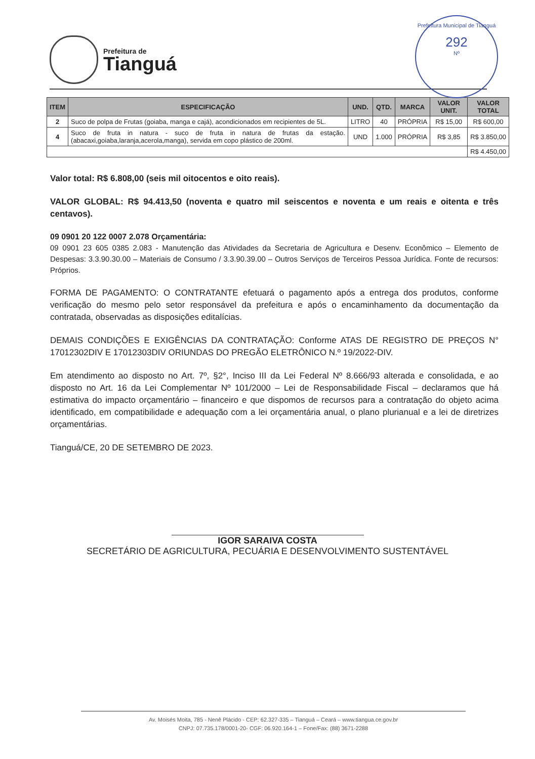Prefeitura de
Tianguá
Prefeitura Municipal de Tianguá
292
Nº
| ITEM | ESPECIFICAÇÃO | UND. | QTD. | MARCA | VALOR UNIT. | VALOR TOTAL |
| --- | --- | --- | --- | --- | --- | --- |
| 2 | Suco de polpa de Frutas (goiaba, manga e cajá), acondicionados em recipientes de 5L. | LITRO | 40 | PRÓPRIA | R$ 15,00 | R$ 600,00 |
| 4 | Suco de fruta in natura - suco de fruta in natura de frutas da estação. (abacaxi,goiaba,laranja,acerola,manga), servida em copo plástico de 200ml. | UND | 1.000 | PRÓPRIA | R$ 3,85 | R$ 3.850,00 |
| | | | | | | R$ 4.450,00 |
Valor total: R$ 6.808,00 (seis mil oitocentos e oito reais).
VALOR GLOBAL: R$ 94.413,50 (noventa e quatro mil seiscentos e noventa e um reais e oitenta e três centavos).
09 0901 20 122 0007 2.078 Orçamentária:
09 0901 23 605 0385 2.083 - Manutenção das Atividades da Secretaria de Agricultura e Desenv. Econômico – Elemento de Despesas: 3.3.90.30.00 – Materiais de Consumo / 3.3.90.39.00 – Outros Serviços de Terceiros Pessoa Jurídica. Fonte de recursos: Próprios.
FORMA DE PAGAMENTO: O CONTRATANTE efetuará o pagamento após a entrega dos produtos, conforme verificação do mesmo pelo setor responsável da prefeitura e após o encaminhamento da documentação da contratada, observadas as disposições editalícias.
DEMAIS CONDIÇÕES E EXIGÊNCIAS DA CONTRATAÇÃO: Conforme ATAS DE REGISTRO DE PREÇOS N° 17012302DIV E 17012303DIV ORIUNDAS DO PREGÃO ELETRÔNICO N.º 19/2022-DIV.
Em atendimento ao disposto no Art. 7º, §2°, Inciso III da Lei Federal Nº 8.666/93 alterada e consolidada, e ao disposto no Art. 16 da Lei Complementar Nº 101/2000 – Lei de Responsabilidade Fiscal – declaramos que há estimativa do impacto orçamentário – financeiro e que dispomos de recursos para a contratação do objeto acima identificado, em compatibilidade e adequação com a lei orçamentária anual, o plano plurianual e a lei de diretrizes orçamentárias.
Tianguá/CE, 20 DE SETEMBRO DE 2023.
IGOR SARAIVA COSTA
SECRETÁRIO DE AGRICULTURA, PECUÁRIA E DESENVOLVIMENTO SUSTENTÁVEL
Av. Moisés Moita, 785 - Nenê Plácido - CEP: 62.327-335 – Tianguá – Ceará – www.tiangua.ce.gov.br
CNPJ: 07.735.178/0001-20- CGF: 06.920.164-1 – Fone/Fax: (88) 3671-2288